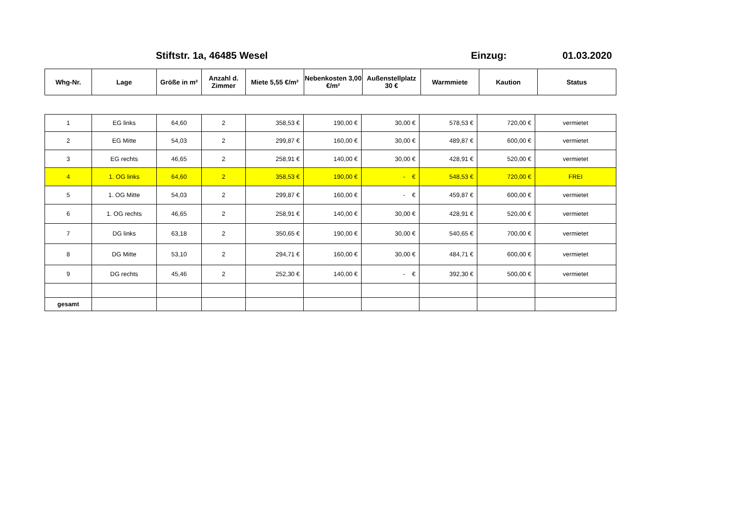Stiftstr. 1a, 46485 Wesel Einzug: 01.03.2020
| Whg-Nr. | Lage | Größe in m² | Anzahl d. Zimmer | Miete 5,55 €/m² | Nebenkosten 3,00 €/m² | Außenstellplatz 30 € | Warmmiete | Kaution | Status |
| --- | --- | --- | --- | --- | --- | --- | --- | --- | --- |
| 1 | EG links | 64,60 | 2 | 358,53 € | 190,00 € | 30,00 € | 578,53 € | 720,00 € | vermietet |
| 2 | EG Mitte | 54,03 | 2 | 299,87 € | 160,00 € | 30,00 € | 489,87 € | 600,00 € | vermietet |
| 3 | EG rechts | 46,65 | 2 | 258,91 € | 140,00 € | 30,00 € | 428,91 € | 520,00 € | vermietet |
| 4 | 1. OG links | 64,60 | 2 | 358,53 € | 190,00 € | - € | 548,53 € | 720,00 € | FREI |
| 5 | 1. OG Mitte | 54,03 | 2 | 299,87 € | 160,00 € | - € | 459,87 € | 600,00 € | vermietet |
| 6 | 1. OG rechts | 46,65 | 2 | 258,91 € | 140,00 € | 30,00 € | 428,91 € | 520,00 € | vermietet |
| 7 | DG links | 63,18 | 2 | 350,65 € | 190,00 € | 30,00 € | 540,65 € | 700,00 € | vermietet |
| 8 | DG Mitte | 53,10 | 2 | 294,71 € | 160,00 € | 30,00 € | 484,71 € | 600,00 € | vermietet |
| 9 | DG rechts | 45,46 | 2 | 252,30 € | 140,00 € | - € | 392,30 € | 500,00 € | vermietet |
| gesamt | | | | | | | | | |